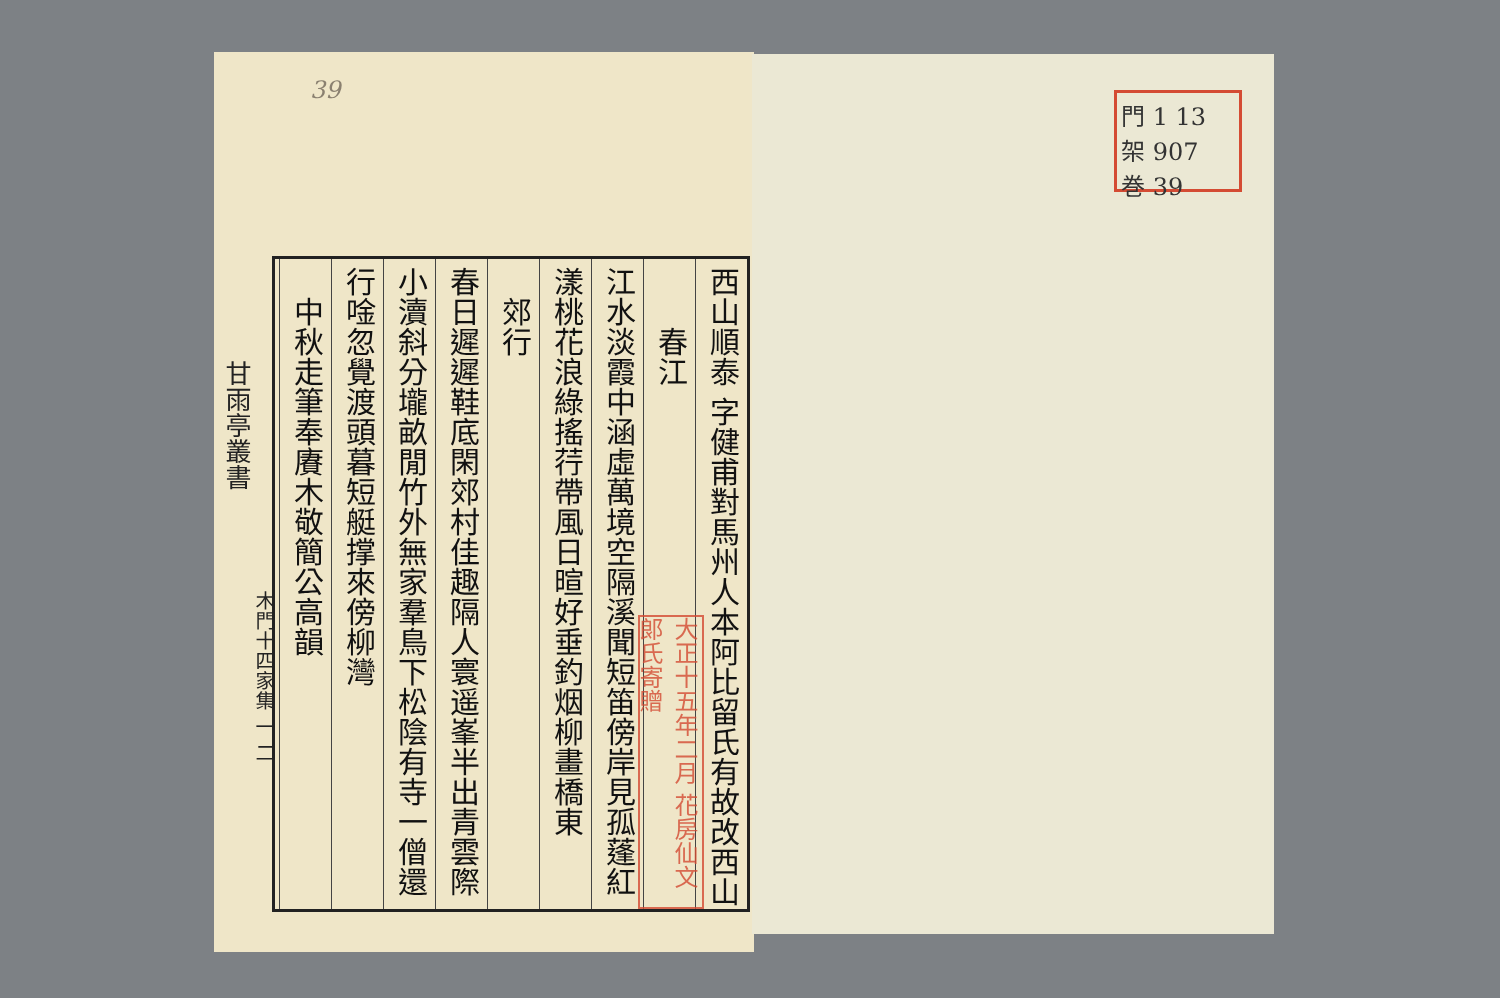39
甘雨亭叢書
木門十四家集 一 二
西山順泰 字健甫對馬州人本阿比留氏有故改西山
　　春江
江水淡霞中涵虛萬境空隔溪聞短笛傍岸見孤蓬紅
漾桃花浪綠搖荇帶風日暄好垂釣烟柳畫橋東
　郊行
春日遲遲鞋底閑郊村佳趣隔人寰遥峯半出青雲際
小瀆斜分壠畝閒竹外無家羣鳥下松陰有寺一僧還
行唫忽覺渡頭暮短艇撑來傍柳灣
　中秋走筆奉賡木敬簡公高韻
大正十五年二月 花房仙文郎氏寄贈
門 1 13
架 907
巻 39